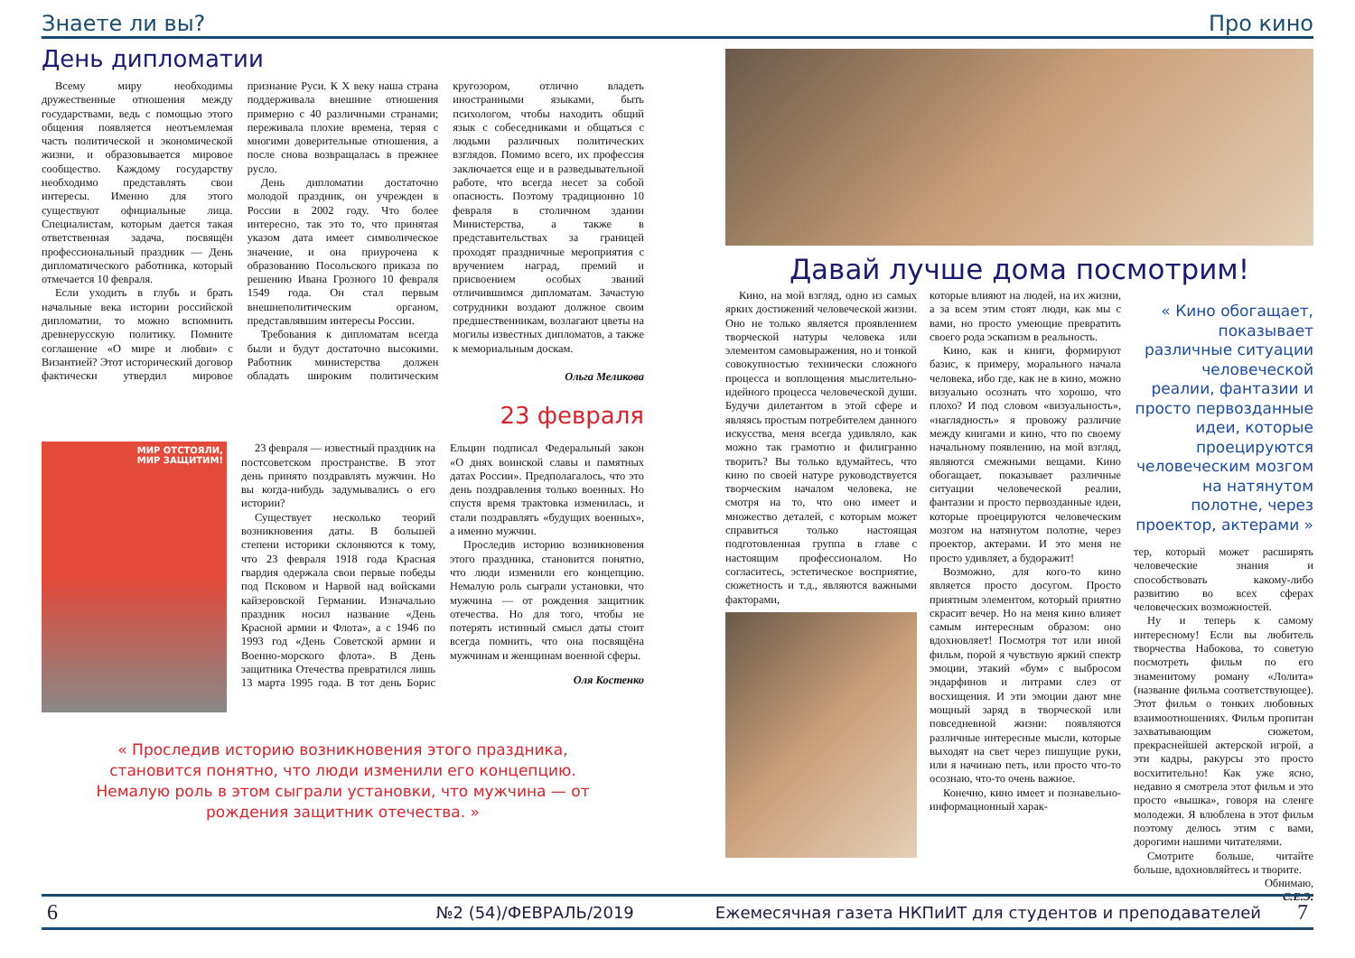Знаете ли вы? Про кино
День дипломатии
Всему миру необходимы дружественные отношения между государствами, ведь с помощью этого общения появляется неотъемлемая часть политической и экономической жизни, и образовывается мировое сообщество. Каждому государству необходимо представлять свои интересы. Именно для этого существуют официальные лица. Специалистам, которым дается такая ответственная задача, посвящён профессиональный праздник — День дипломатического работника, который отмечается 10 февраля.
Если уходить в глубь и брать начальные века истории российской дипломатии, то можно вспомнить древнерусскую политику. Помните соглашение «О мире и любви» с Византией? Этот исторический договор фактически утвердил мировое признание Руси. К X веку наша страна поддерживала внешние отношения примерно с 40 различными странами; переживала плохие времена, теряя с многими доверительные отношения, а после снова возвращалась в прежнее русло.
День дипломатии достаточно молодой праздник, он учрежден в России в 2002 году. Что более интересно, так это то, что принятая указом дата имеет символическое значение, и она приурочена к образованию Посольского приказа по решению Ивана Грозного 10 февраля 1549 года. Он стал первым внешнеполитическим органом, представлявшим интересы России.
Требования к дипломатам всегда были и будут достаточно высокими. Работник министерства должен обладать широким политическим кругозором, отлично владеть иностранными языками, быть психологом, чтобы находить общий язык с собеседниками и общаться с людьми различных политических взглядов. Помимо всего, их профессия заключается еще и в разведывательной работе, что всегда несет за собой опасность. Поэтому традиционно 10 февраля в столичном здании Министерства, а также в представительствах за границей проходят праздничные мероприятия с вручением наград, премий и присвоением особых званий отличившимся дипломатам. Зачастую сотрудники воздают должное своим предшественникам, возлагают цветы на могилы известных дипломатов, а также к мемориальным доскам.
Ольга Меликова
23 февраля
МИР ОТСТОЯЛИ,
МИР ЗАЩИТИМ!
23 февраля — известный праздник на постсоветском пространстве. В этот день принято поздравлять мужчин. Но вы когда-нибудь задумывались о его истории?
Существует несколько теорий возникновения даты. В большей степени историки склоняются к тому, что 23 февраля 1918 года Красная гвардия одержала свои первые победы под Псковом и Нарвой над войсками кайзеровской Германии. Изначально праздник носил название «День Красной армии и Флота», а с 1946 по 1993 год «День Советской армии и Военно-морского флота». В День защитника Отечества превратился лишь 13 марта 1995 года. В тот день Борис Ельцин подписал Федеральный закон «О днях воинской славы и памятных датах России». Предполагалось, что это день поздравления только военных. Но спустя время трактовка изменилась, и стали поздравлять «будущих военных», а именно мужчин.
Проследив историю возникновения этого праздника, становится понятно, что люди изменили его концепцию. Немалую роль сыграли установки, что мужчина — от рождения защитник отечества. Но для того, чтобы не потерять истинный смысл даты стоит всегда помнить, что она посвящёна мужчинам и женщинам военной сферы.
Оля Костенко
« Проследив историю возникновения этого праздника, становится понятно, что люди изменили его концепцию. Немалую роль в этом сыграли установки, что мужчина — от рождения защитник отечества. »
Давай лучше дома посмотрим!
Кино, на мой взгляд, одно из самых ярких достижений человеческой жизни. Оно не только является проявлением творческой натуры человека или элементом самовыражения, но и тонкой совокупностью технически сложного процесса и воплощения мыслительно-идейного процесса человеческой души. Будучи дилетантом в этой сфере и являясь простым потребителем данного искусства, меня всегда удивляло, как можно так грамотно и филигранно творить? Вы только вдумайтесь, что кино по своей натуре руководствуется творческим началом человека, не смотря на то, что оно имеет и множество деталей, с которым может справиться только настоящая подготовленная группа в главе с настоящим профессионалом. Но согласитесь, эстетическое восприятие, сюжетность и т.д., являются важными факторами,
которые влияют на людей, на их жизни, а за всем этим стоят люди, как мы с вами, но просто умеющие превратить своего рода эскапизм в реальность.
Кино, как и книги, формируют базис, к примеру, морального начала человека, ибо где, как не в кино, можно визуально осознать что хорошо, что плохо? И под словом «визуальность», «наглядность» я провожу различие между книгами и кино, что по своему начальному появлению, на мой взгляд, являются смежными вещами. Кино обогащает, показывает различные ситуации человеческой реалии, фантазии и просто первозданные идеи, которые проецируются человеческим мозгом на натянутом полотне, через проектор, актерами. И это меня не просто удивляет, а будоражит!
Возможно, для кого-то кино является просто досугом. Просто приятным элементом, который приятно скрасит вечер. Но на меня кино влияет самым интересным образом: оно вдохновляет! Посмотря тот или иной фильм, порой я чувствую яркий спектр эмоции, этакий «бум» с выбросом эндарфинов и литрами слез от восхищения. И эти эмоции дают мне мощный заряд в творческой или повседневной жизни: появляются различные интересные мысли, которые выходят на свет через пишущие руки, или я начинаю петь, или просто что-то осознаю, что-то очень важное.
Конечно, кино имеет и познавельно-информационный харак-
« Кино обогащает, показывает различные ситуации человеческой реалии, фантазии и просто первозданные идеи, которые проецируются человеческим мозгом на натянутом полотне, через проектор, актерами »
тер, который может расширять человеческие знания и способствовать какому-либо развитию во всех сферах человеческих возможностей.
Ну и теперь к самому интересному! Если вы любитель творчества Набокова, то советую посмотреть фильм по его знаменитому роману «Лолита» (название фильма соответствующее). Этот фильм о тонких любовных взаимоотношениях. Фильм пропитан захватывающим сюжетом, прекраснейшей актерской игрой, а эти кадры, ракурсы это просто восхитительно! Как уже ясно, недавно я смотрела этот фильм и это просто «вышка», говоря на сленге молодежи. Я влюблена в этот фильм поэтому делюсь этим с вами, дорогими нашими читателями.
Смотрите больше, читайте больше, вдохновляйтесь и творите.
Обнимаю,
С.Е.Э.
6 №2 (54)/ФЕВРАЛЬ/2019 Ежемесячная газета НКПиИТ для студентов и преподавателей 7